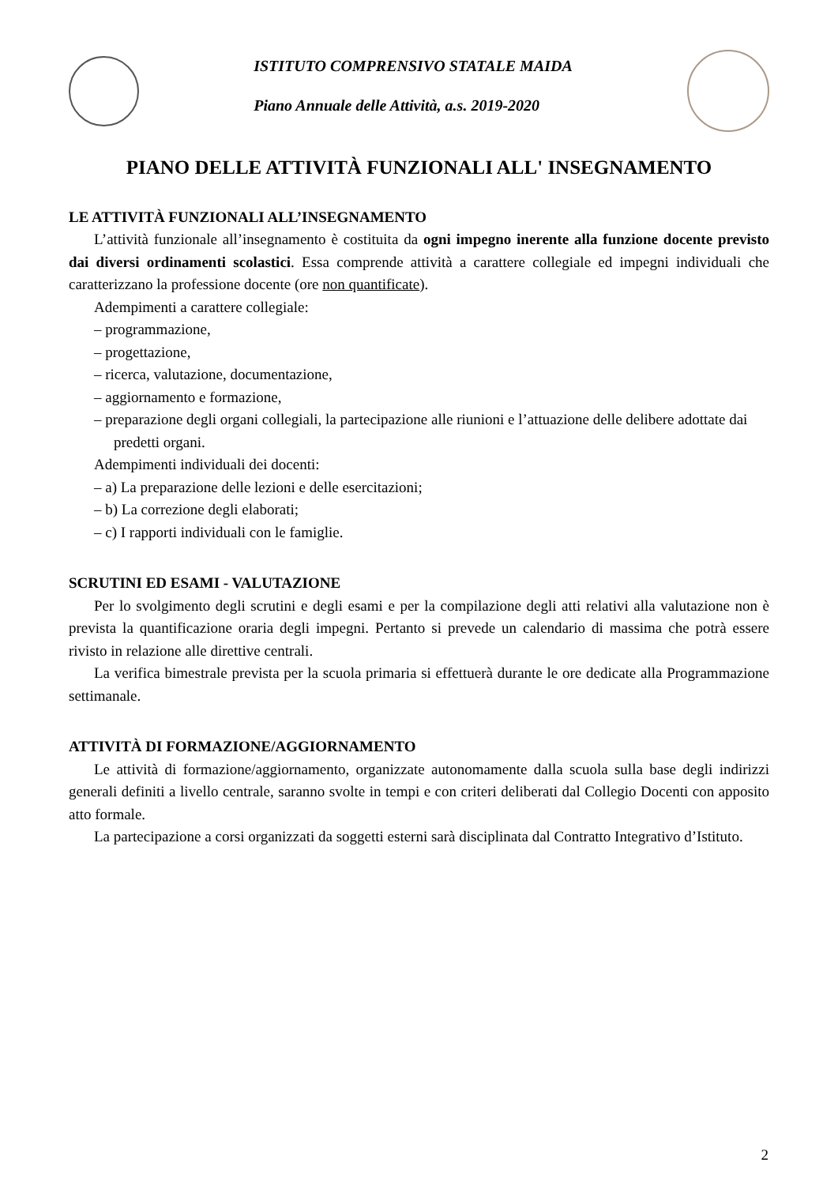ISTITUTO COMPRENSIVO STATALE MAIDA
Piano Annuale delle Attività, a.s. 2019-2020
PIANO DELLE ATTIVITÀ FUNZIONALI ALL' INSEGNAMENTO
LE ATTIVITÀ FUNZIONALI ALL’INSEGNAMENTO
L’attività funzionale all’insegnamento è costituita da ogni impegno inerente alla funzione docente previsto dai diversi ordinamenti scolastici. Essa comprende attività a carattere collegiale ed impegni individuali che caratterizzano la professione docente (ore non quantificate).
Adempimenti a carattere collegiale:
– programmazione,
– progettazione,
– ricerca, valutazione, documentazione,
– aggiornamento e formazione,
– preparazione degli organi collegiali, la partecipazione alle riunioni e l’attuazione delle delibere adottate dai predetti organi.
Adempimenti individuali dei docenti:
– a) La preparazione delle lezioni e delle esercitazioni;
– b) La correzione degli elaborati;
– c) I rapporti individuali con le famiglie.
SCRUTINI ED ESAMI - VALUTAZIONE
Per lo svolgimento degli scrutini e degli esami e per la compilazione degli atti relativi alla valutazione non è prevista la quantificazione oraria degli impegni. Pertanto si prevede un calendario di massima che potrà essere rivisto in relazione alle direttive centrali.
La verifica bimestrale prevista per la scuola primaria si effettuerà durante le ore dedicate alla Programmazione settimanale.
ATTIVITÀ DI FORMAZIONE/AGGIORNAMENTO
Le attività di formazione/aggiornamento, organizzate autonomamente dalla scuola sulla base degli indirizzi generali definiti a livello centrale, saranno svolte in tempi e con criteri deliberati dal Collegio Docenti con apposito atto formale.
La partecipazione a corsi organizzati da soggetti esterni sarà disciplinata dal Contratto Integrativo d’Istituto.
2